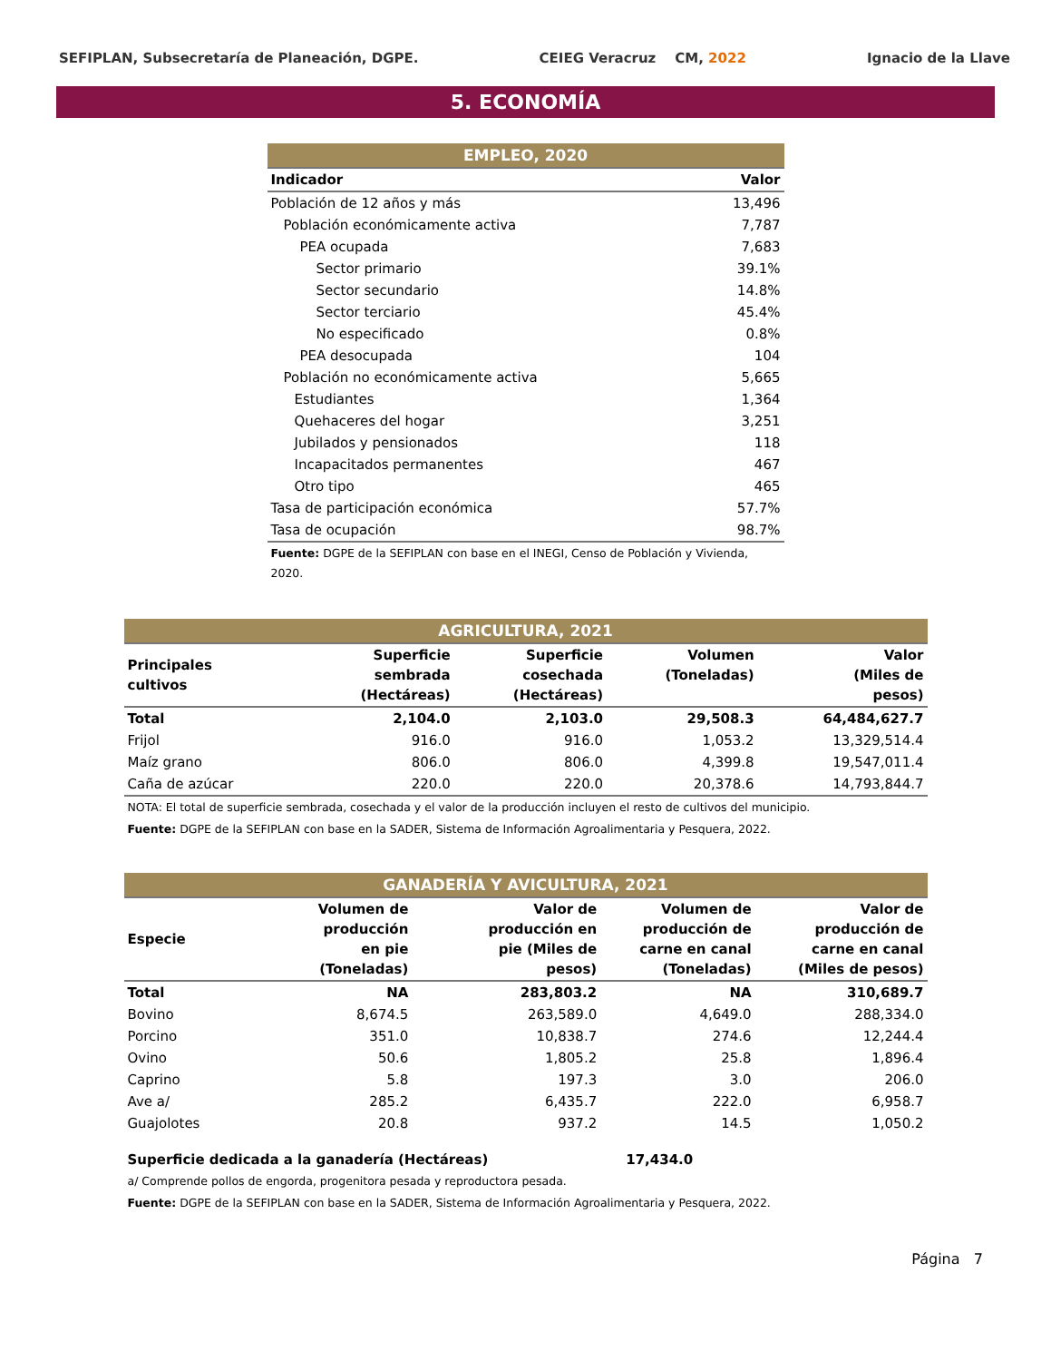SEFIPLAN, Subsecretaría de Planeación, DGPE. CEIEG Veracruz CM, 2022 Ignacio de la Llave
5. ECONOMÍA
| EMPLEO, 2020 | |
| Indicador | Valor |
| Población de 12 años y más | 13,496 |
| Población económicamente activa | 7,787 |
| PEA ocupada | 7,683 |
| Sector primario | 39.1% |
| Sector secundario | 14.8% |
| Sector terciario | 45.4% |
| No especificado | 0.8% |
| PEA desocupada | 104 |
| Población no económicamente activa | 5,665 |
| Estudiantes | 1,364 |
| Quehaceres del hogar | 3,251 |
| Jubilados y pensionados | 118 |
| Incapacitados permanentes | 467 |
| Otro tipo | 465 |
| Tasa de participación económica | 57.7% |
| Tasa de ocupación | 98.7% |
| Fuente: DGPE de la SEFIPLAN con base en el INEGI, Censo de Población y Vivienda, 2020. | |
| AGRICULTURA, 2021 | | | | |
| Principales cultivos | Superficie sembrada (Hectáreas) | Superficie cosechada (Hectáreas) | Volumen (Toneladas) | Valor (Miles de pesos) |
| Total | 2,104.0 | 2,103.0 | 29,508.3 | 64,484,627.7 |
| Frijol | 916.0 | 916.0 | 1,053.2 | 13,329,514.4 |
| Maíz grano | 806.0 | 806.0 | 4,399.8 | 19,547,011.4 |
| Caña de azúcar | 220.0 | 220.0 | 20,378.6 | 14,793,844.7 |
| NOTA: El total de superficie sembrada, cosechada y el valor de la producción incluyen el resto de cultivos del municipio. | | | | |
| Fuente: DGPE de la SEFIPLAN con base en la SADER, Sistema de Información Agroalimentaria y Pesquera, 2022. | | | | |
| GANADERÍA Y AVICULTURA, 2021 | | | | |
| Especie | Volumen de producción en pie (Toneladas) | Valor de producción en pie (Miles de pesos) | Volumen de producción de carne en canal (Toneladas) | Valor de producción de carne en canal (Miles de pesos) |
| Total | NA | 283,803.2 | NA | 310,689.7 |
| Bovino | 8,674.5 | 263,589.0 | 4,649.0 | 288,334.0 |
| Porcino | 351.0 | 10,838.7 | 274.6 | 12,244.4 |
| Ovino | 50.6 | 1,805.2 | 25.8 | 1,896.4 |
| Caprino | 5.8 | 197.3 | 3.0 | 206.0 |
| Ave a/ | 285.2 | 6,435.7 | 222.0 | 6,958.7 |
| Guajolotes | 20.8 | 937.2 | 14.5 | 1,050.2 |
| Superficie dedicada a la ganadería (Hectáreas) | | | 17,434.0 | |
| a/ Comprende pollos de engorda, progenitora pesada y reproductora pesada. | | | | |
| Fuente: DGPE de la SEFIPLAN con base en la SADER, Sistema de Información Agroalimentaria y Pesquera, 2022. | | | | |
Página 7